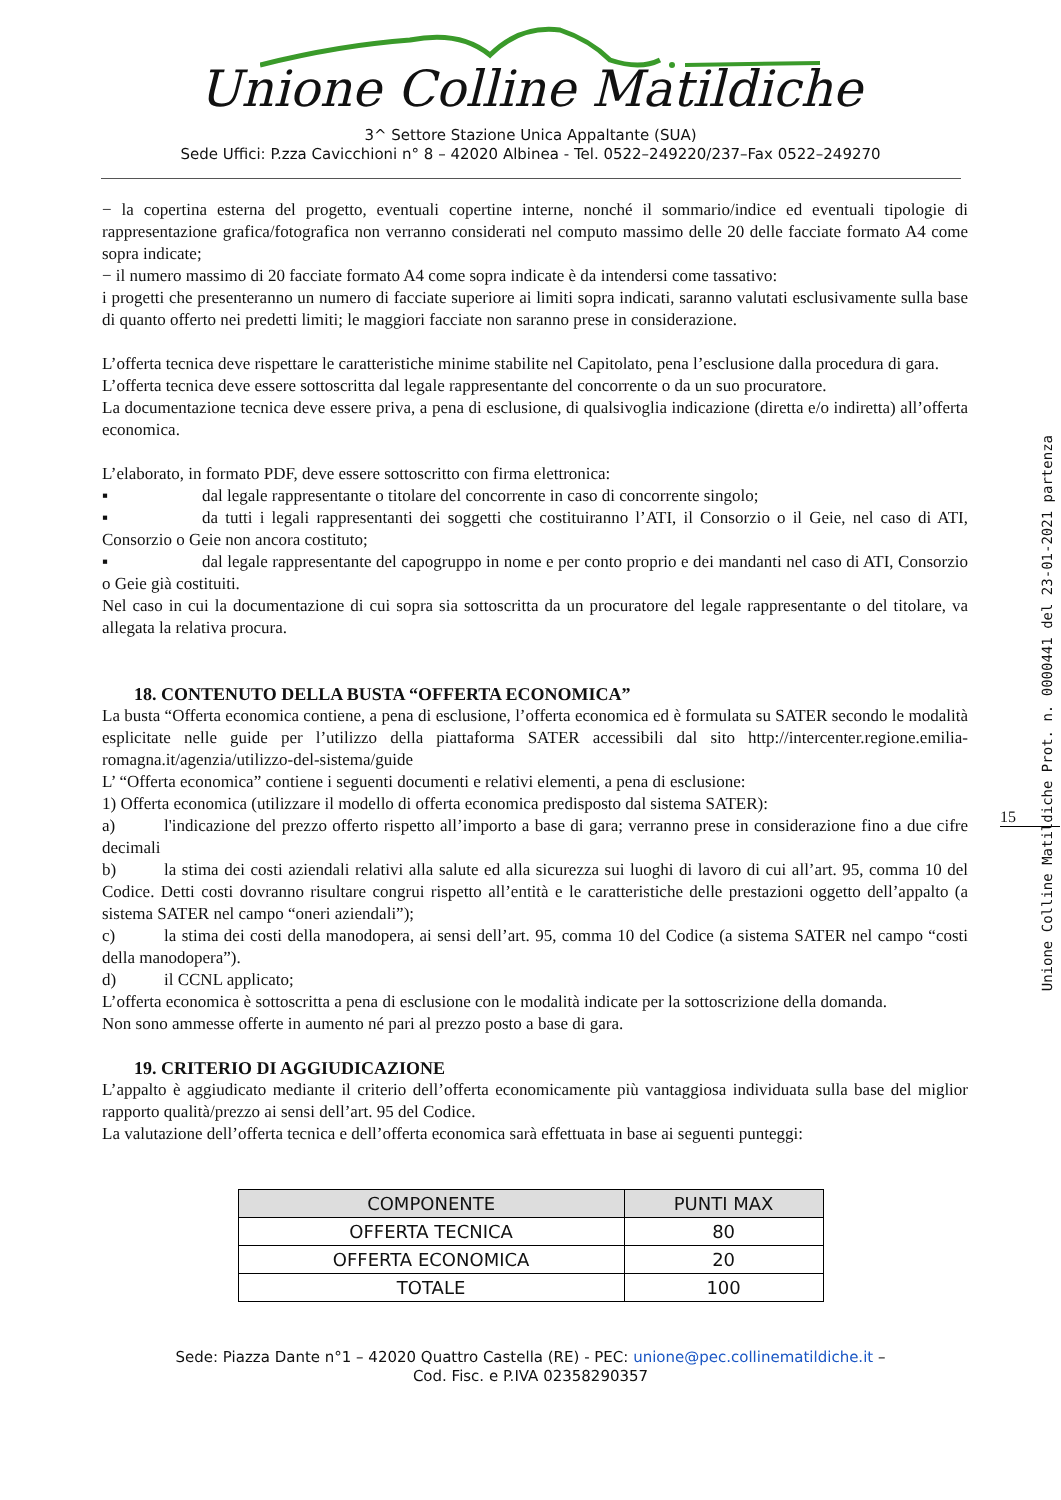Unione Colline Matildiche
3^ Settore Stazione Unica Appaltante (SUA)
Sede Uffici: P.zza Cavicchioni n° 8 – 42020 Albinea - Tel. 0522–249220/237–Fax 0522–249270
− la copertina esterna del progetto, eventuali copertine interne, nonché il sommario/indice ed eventuali tipologie di rappresentazione grafica/fotografica non verranno considerati nel computo massimo delle 20 delle facciate formato A4 come sopra indicate;
− il numero massimo di 20 facciate formato A4 come sopra indicate è da intendersi come tassativo:
i progetti che presenteranno un numero di facciate superiore ai limiti sopra indicati, saranno valutati esclusivamente sulla base di quanto offerto nei predetti limiti; le maggiori facciate non saranno prese in considerazione.
L’offerta tecnica deve rispettare le caratteristiche minime stabilite nel Capitolato, pena l’esclusione dalla procedura di gara.
L’offerta tecnica deve essere sottoscritta dal legale rappresentante del concorrente o da un suo procuratore.
La documentazione tecnica deve essere priva, a pena di esclusione, di qualsivoglia indicazione (diretta e/o indiretta) all’offerta economica.
L’elaborato, in formato PDF, deve essere sottoscritto con firma elettronica:
▪ dal legale rappresentante o titolare del concorrente in caso di concorrente singolo;
▪ da tutti i legali rappresentanti dei soggetti che costituiranno l’ATI, il Consorzio o il Geie, nel caso di ATI, Consorzio o Geie non ancora costituto;
▪ dal legale rappresentante del capogruppo in nome e per conto proprio e dei mandanti nel caso di ATI, Consorzio o Geie già costituiti.
Nel caso in cui la documentazione di cui sopra sia sottoscritta da un procuratore del legale rappresentante o del titolare, va allegata la relativa procura.
18. CONTENUTO DELLA BUSTA “OFFERTA ECONOMICA”
La busta “Offerta economica contiene, a pena di esclusione, l’offerta economica ed è formulata su SATER secondo le modalità esplicitate nelle guide per l’utilizzo della piattaforma SATER accessibili dal sito http://intercenter.regione.emilia-romagna.it/agenzia/utilizzo-del-sistema/guide
L’ “Offerta economica” contiene i seguenti documenti e relativi elementi, a pena di esclusione:
1) Offerta economica (utilizzare il modello di offerta economica predisposto dal sistema SATER):
a) l'indicazione del prezzo offerto rispetto all’importo a base di gara; verranno prese in considerazione fino a due cifre decimali
b) la stima dei costi aziendali relativi alla salute ed alla sicurezza sui luoghi di lavoro di cui all’art. 95, comma 10 del Codice. Detti costi dovranno risultare congrui rispetto all’entità e le caratteristiche delle prestazioni oggetto dell’appalto (a sistema SATER nel campo “oneri aziendali”);
c) la stima dei costi della manodopera, ai sensi dell’art. 95, comma 10 del Codice (a sistema SATER nel campo “costi della manodopera”).
d) il CCNL applicato;
L’offerta economica è sottoscritta a pena di esclusione con le modalità indicate per la sottoscrizione della domanda.
Non sono ammesse offerte in aumento né pari al prezzo posto a base di gara.
19. CRITERIO DI AGGIUDICAZIONE
L’appalto è aggiudicato mediante il criterio dell’offerta economicamente più vantaggiosa individuata sulla base del miglior rapporto qualità/prezzo ai sensi dell’art. 95 del Codice.
La valutazione dell’offerta tecnica e dell’offerta economica sarà effettuata in base ai seguenti punteggi:
| COMPONENTE | PUNTI MAX |
| --- | --- |
| OFFERTA TECNICA | 80 |
| OFFERTA ECONOMICA | 20 |
| TOTALE | 100 |
15
Unione Colline Matildiche Prot. n. 0000441 del 23-01-2021 partenza
Sede: Piazza Dante n°1 – 42020 Quattro Castella (RE) - PEC: unione@pec.collinematildiche.it –
Cod. Fisc. e P.IVA 02358290357